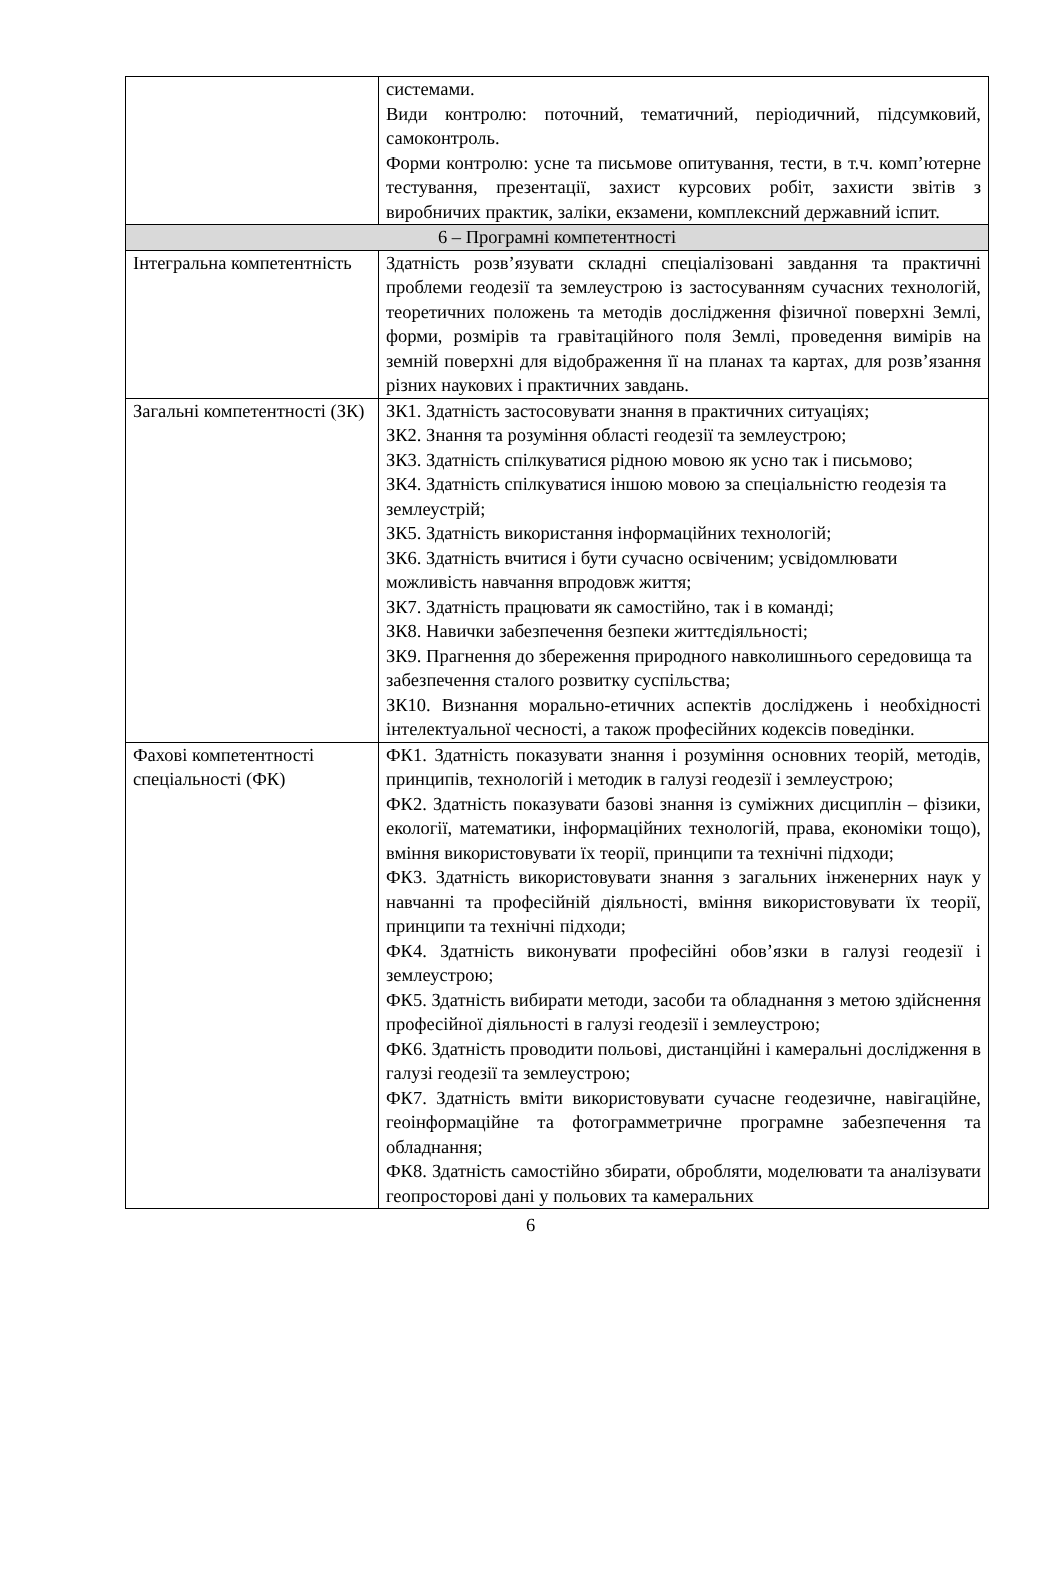| | системами. Види контролю: поточний, тематичний, періодичний, підсумковий, самоконтроль. Форми контролю: усне та письмове опитування, тести, в т.ч. комп’ютерне тестування, презентації, захист курсових робіт, захисти звітів з виробничих практик, заліки, екзамени, комплексний державний іспит. |
| 6 – Програмні компетентності | |
| Інтегральна компетентність | Здатність розв’язувати складні спеціалізовані завдання та практичні проблеми геодезії та землеустрою із застосуванням сучасних технологій, теоретичних положень та методів дослідження фізичної поверхні Землі, форми, розмірів та гравітаційного поля Землі, проведення вимірів на земній поверхні для відображення її на планах та картах, для розв’язання різних наукових і практичних завдань. |
| Загальні компетентності (ЗК) | ЗК1. Здатність застосовувати знання в практичних ситуаціях; ЗК2. Знання та розуміння області геодезії та землеустрою; ЗК3. Здатність спілкуватися рідною мовою як усно так і письмово; ЗК4. Здатність спілкуватися іншою мовою за спеціальністю геодезія та землеустрій; ЗК5. Здатність використання інформаційних технологій; ЗК6. Здатність вчитися і бути сучасно освіченим; усвідомлювати можливість навчання впродовж життя; ЗК7. Здатність працювати як самостійно, так і в команді; ЗК8. Навички забезпечення безпеки життєдіяльності; ЗК9. Прагнення до збереження природного навколишнього середовища та забезпечення сталого розвитку суспільства; ЗК10. Визнання морально-етичних аспектів досліджень і необхідності інтелектуальної чесності, а також професійних кодексів поведінки. |
| Фахові компетентності спеціальності (ФК) | ФК1. Здатність показувати знання і розуміння основних теорій, методів, принципів, технологій і методик в галузі геодезії і землеустрою; ФК2. Здатність показувати базові знання із суміжних дисциплін – фізики, екології, математики, інформаційних технологій, права, економіки тощо), вміння використовувати їх теорії, принципи та технічні підходи; ФК3. Здатність використовувати знання з загальних інженерних наук у навчанні та професійній діяльності, вміння використовувати їх теорії, принципи та технічні підходи; ФК4. Здатність виконувати професійні обов’язки в галузі геодезії і землеустрою; ФК5. Здатність вибирати методи, засоби та обладнання з метою здійснення професійної діяльності в галузі геодезії і землеустрою; ФК6. Здатність проводити польові, дистанційні і камеральні дослідження в галузі геодезії та землеустрою; ФК7. Здатність вміти використовувати сучасне геодезичне, навігаційне, геоінформаційне та фотограмметричне програмне забезпечення та обладнання; ФК8. Здатність самостійно збирати, обробляти, моделювати та аналізувати геопросторові дані у польових та камеральних |
6